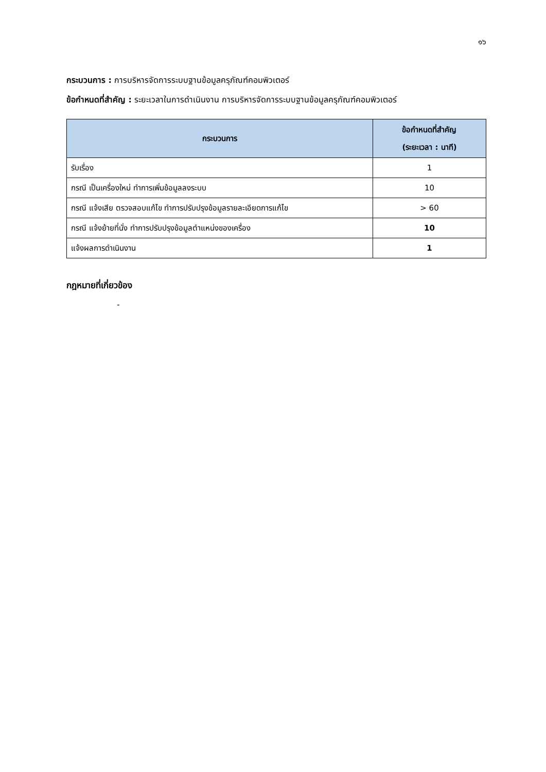๑๖
กระบวนการ : การบริหารจัดการระบบฐานข้อมูลครุภัณฑ์คอมพิวเตอร์
ข้อกำหนดที่สำคัญ : ระยะเวลาในการดำเนินงาน การบริหารจัดการระบบฐานข้อมูลครุภัณฑ์คอมพิวเตอร์
| กระบวนการ | ข้อกำหนดที่สำคัญ (ระยะเวลา : นาที) |
| --- | --- |
| รับเรื่อง | 1 |
| กรณี เป็นเครื่องใหม่ ทำการเพิ่มข้อมูลลงระบบ | 10 |
| กรณี แจ้งเสีย ตรวจสอบแก้ไข ทำการปรับปรุงข้อมูลรายละเอียดการแก้ไข | > 60 |
| กรณี แจ้งย้ายที่นั่ง ทำการปรับปรุงข้อมูลตำแหน่งของเครื่อง | 10 |
| แจ้งผลการดำเนินงาน | 1 |
กฎหมายที่เกี่ยวข้อง
-